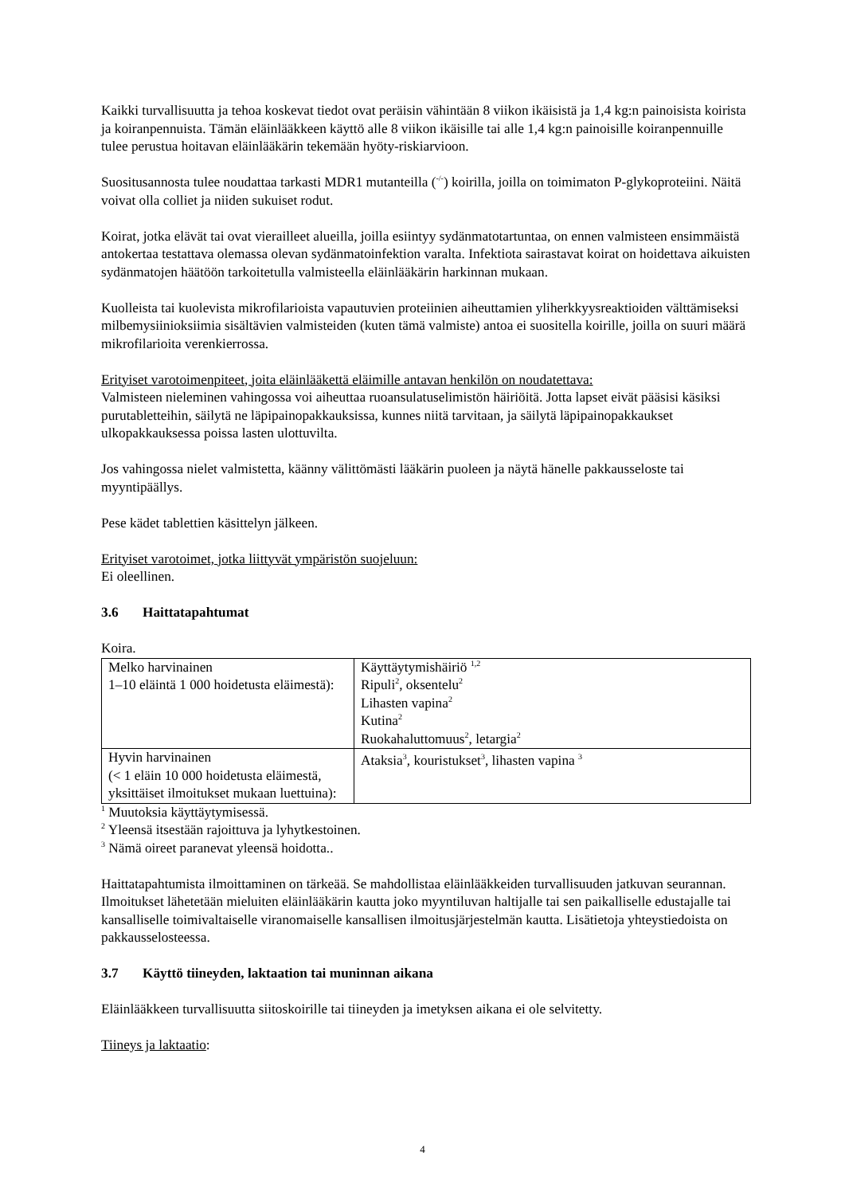Kaikki turvallisuutta ja tehoa koskevat tiedot ovat peräisin vähintään 8 viikon ikäisistä ja 1,4 kg:n painoisista koirista ja koiranpennuista. Tämän eläinlääkkeen käyttö alle 8 viikon ikäisille tai alle 1,4 kg:n painoisille koiranpennuille tulee perustua hoitavan eläinlääkärin tekemään hyöty-riskiarvioon.
Suositusannosta tulee noudattaa tarkasti MDR1 mutanteilla (<sup>-/-</sup>) koirilla, joilla on toimimaton P-glykoproteiini. Näitä voivat olla colliet ja niiden sukuiset rodut.
Koirat, jotka elävät tai ovat vierailleet alueilla, joilla esiintyy sydänmatotartuntaa, on ennen valmisteen ensimmäistä antokertaa testattava olemassa olevan sydänmatoinfektion varalta. Infektiota sairastavat koirat on hoidettava aikuisten sydänmatojen häätöön tarkoitetulla valmisteella eläinlääkärin harkinnan mukaan.
Kuolleista tai kuolevista mikrofilarioista vapautuvien proteiinien aiheuttamien yliherkkyysreaktioiden välttämiseksi milbemysiinioksiimia sisältävien valmisteiden (kuten tämä valmiste) antoa ei suositella koirille, joilla on suuri määrä mikrofilarioita verenkierrossa.
Erityiset varotoimenpiteet, joita eläinlääkettä eläimille antavan henkilön on noudatettava:
Valmisteen nieleminen vahingossa voi aiheuttaa ruoansulatuselimistön häiriöitä. Jotta lapset eivät pääsisi käsiksi purutabletteihin, säilytä ne läpipainopakkauksissa, kunnes niitä tarvitaan, ja säilytä läpipainopakkaukset ulkopakkauksessa poissa lasten ulottuvilta.
Jos vahingossa nielet valmistetta, käänny välittömästi lääkärin puoleen ja näytä hänelle pakkausseloste tai myyntipäällys.
Pese kädet tablettien käsittelyn jälkeen.
Erityiset varotoimet, jotka liittyvät ympäristön suojeluun:
Ei oleellinen.
3.6 Haittatapahtumat
Koira.
| Melko harvinainen 1–10 eläintä 1 000 hoidetusta eläimestä): | Käyttäytymishäiriö <sup>1,2</sup> Ripuli<sup>2</sup>, oksentelu<sup>2</sup> Lihasten vapina<sup>2</sup> Kutina<sup>2</sup> Ruokahaluttomuus<sup>2</sup>, letargia<sup>2</sup> |
| Hyvin harvinainen (< 1 eläin 10 000 hoidetusta eläimestä, yksittäiset ilmoitukset mukaan luettuina): | Ataksia<sup>3</sup>, kouristukset<sup>3</sup>, lihasten vapina <sup>3</sup> |
<sup>1</sup> Muutoksia käyttäytymisessä.
<sup>2</sup> Yleensä itsestään rajoittuva ja lyhytkestoinen.
<sup>3</sup> Nämä oireet paranevat yleensä hoidotta..
Haittatapahtumista ilmoittaminen on tärkeää. Se mahdollistaa eläinlääkkeiden turvallisuuden jatkuvan seurannan. Ilmoitukset lähetetään mieluiten eläinlääkärin kautta joko myyntiluvan haltijalle tai sen paikalliselle edustajalle tai kansalliselle toimivaltaiselle viranomaiselle kansallisen ilmoitusjärjestelmän kautta. Lisätietoja yhteystiedoista on pakkausselosteessa.
3.7 Käyttö tiineyden, laktaation tai muninnan aikana
Eläinlääkkeen turvallisuutta siitoskoirille tai tiineyden ja imetyksen aikana ei ole selvitetty.
Tiineys ja laktaatio:
4